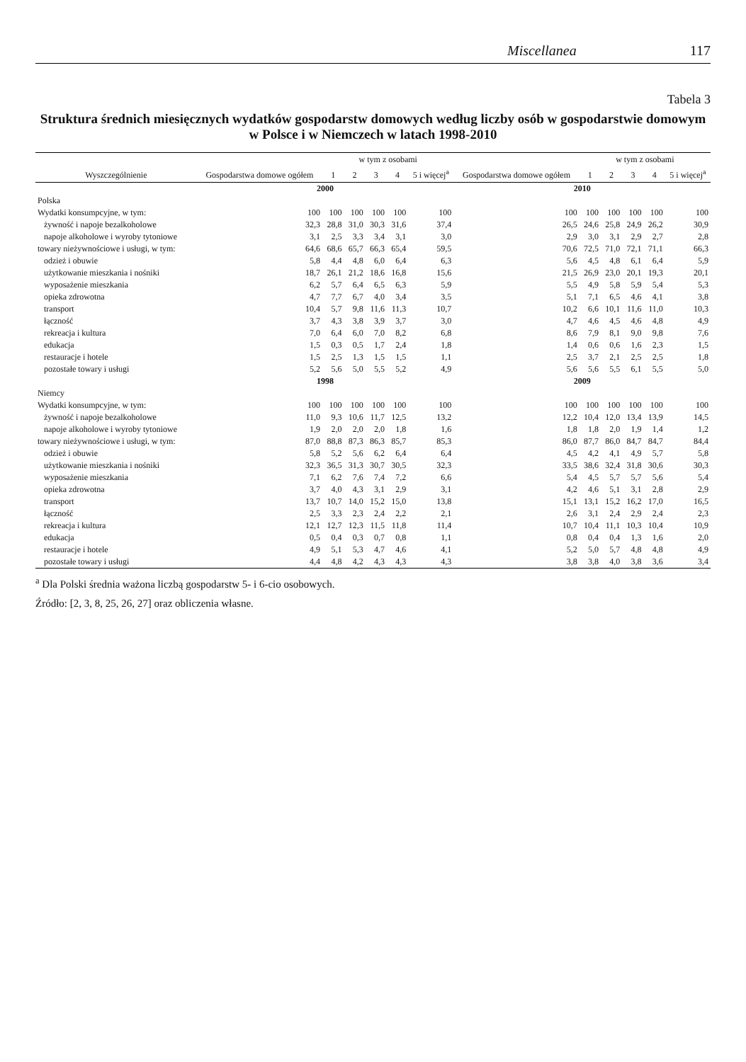Miscellanea 117
Tabela 3
Struktura średnich miesięcznych wydatków gospodarstw domowych według liczby osób w gospodarstwie domowym
w Polsce i w Niemczech w latach 1998-2010
| Wyszczególnienie | Gospodarstwa domowe ogółem | w tym z osobami | | | | | Gospodarstwa domowe ogółem | w tym z osobami | | | | |
| --- | --- | --- | --- | --- | --- | --- | --- | --- | --- | --- | --- | --- |
| | | 1 | 2 | 3 | 4 | 5 i więcej<sup>a</sup> | | 1 | 2 | 3 | 4 | 5 i więcej<sup>a</sup> |
| | 2000 | | | | | | 2010 | | | | | |
| Polska | | | | | | | | | | | | |
| Wydatki konsumpcyjne, w tym: | 100 | 100 | 100 | 100 | 100 | 100 | 100 | 100 | 100 | 100 | 100 | 100 |
| żywność i napoje bezalkoholowe | 32,3 | 28,8 | 31,0 | 30,3 | 31,6 | 37,4 | 26,5 | 24,6 | 25,8 | 24,9 | 26,2 | 30,9 |
| napoje alkoholowe i wyroby tytoniowe | 3,1 | 2,5 | 3,3 | 3,4 | 3,1 | 3,0 | 2,9 | 3,0 | 3,1 | 2,9 | 2,7 | 2,8 |
| towary nieżywnościowe i usługi, w tym: | 64,6 | 68,6 | 65,7 | 66,3 | 65,4 | 59,5 | 70,6 | 72,5 | 71,0 | 72,1 | 71,1 | 66,3 |
| odzież i obuwie | 5,8 | 4,4 | 4,8 | 6,0 | 6,4 | 6,3 | 5,6 | 4,5 | 4,8 | 6,1 | 6,4 | 5,9 |
| użytkowanie mieszkania i nośniki | 18,7 | 26,1 | 21,2 | 18,6 | 16,8 | 15,6 | 21,5 | 26,9 | 23,0 | 20,1 | 19,3 | 20,1 |
| wyposażenie mieszkania | 6,2 | 5,7 | 6,4 | 6,5 | 6,3 | 5,9 | 5,5 | 4,9 | 5,8 | 5,9 | 5,4 | 5,3 |
| opieka zdrowotna | 4,7 | 7,7 | 6,7 | 4,0 | 3,4 | 3,5 | 5,1 | 7,1 | 6,5 | 4,6 | 4,1 | 3,8 |
| transport | 10,4 | 5,7 | 9,8 | 11,6 | 11,3 | 10,7 | 10,2 | 6,6 | 10,1 | 11,6 | 11,0 | 10,3 |
| łączność | 3,7 | 4,3 | 3,8 | 3,9 | 3,7 | 3,0 | 4,7 | 4,6 | 4,5 | 4,6 | 4,8 | 4,9 |
| rekreacja i kultura | 7,0 | 6,4 | 6,0 | 7,0 | 8,2 | 6,8 | 8,6 | 7,9 | 8,1 | 9,0 | 9,8 | 7,6 |
| edukacja | 1,5 | 0,3 | 0,5 | 1,7 | 2,4 | 1,8 | 1,4 | 0,6 | 0,6 | 1,6 | 2,3 | 1,5 |
| restauracje i hotele | 1,5 | 2,5 | 1,3 | 1,5 | 1,5 | 1,1 | 2,5 | 3,7 | 2,1 | 2,5 | 2,5 | 1,8 |
| pozostałe towary i usługi | 5,2 | 5,6 | 5,0 | 5,5 | 5,2 | 4,9 | 5,6 | 5,6 | 5,5 | 6,1 | 5,5 | 5,0 |
| | 1998 | | | | | | 2009 | | | | | |
| Niemcy | | | | | | | | | | | | |
| Wydatki konsumpcyjne, w tym: | 100 | 100 | 100 | 100 | 100 | 100 | 100 | 100 | 100 | 100 | 100 | 100 |
| żywność i napoje bezalkoholowe | 11,0 | 9,3 | 10,6 | 11,7 | 12,5 | 13,2 | 12,2 | 10,4 | 12,0 | 13,4 | 13,9 | 14,5 |
| napoje alkoholowe i wyroby tytoniowe | 1,9 | 2,0 | 2,0 | 2,0 | 1,8 | 1,6 | 1,8 | 1,8 | 2,0 | 1,9 | 1,4 | 1,2 |
| towary nieżywnościowe i usługi, w tym: | 87,0 | 88,8 | 87,3 | 86,3 | 85,7 | 85,3 | 86,0 | 87,7 | 86,0 | 84,7 | 84,7 | 84,4 |
| odzież i obuwie | 5,8 | 5,2 | 5,6 | 6,2 | 6,4 | 6,4 | 4,5 | 4,2 | 4,1 | 4,9 | 5,7 | 5,8 |
| użytkowanie mieszkania i nośniki | 32,3 | 36,5 | 31,3 | 30,7 | 30,5 | 32,3 | 33,5 | 38,6 | 32,4 | 31,8 | 30,6 | 30,3 |
| wyposażenie mieszkania | 7,1 | 6,2 | 7,6 | 7,4 | 7,2 | 6,6 | 5,4 | 4,5 | 5,7 | 5,7 | 5,6 | 5,4 |
| opieka zdrowotna | 3,7 | 4,0 | 4,3 | 3,1 | 2,9 | 3,1 | 4,2 | 4,6 | 5,1 | 3,1 | 2,8 | 2,9 |
| transport | 13,7 | 10,7 | 14,0 | 15,2 | 15,0 | 13,8 | 15,1 | 13,1 | 15,2 | 16,2 | 17,0 | 16,5 |
| łączność | 2,5 | 3,3 | 2,3 | 2,4 | 2,2 | 2,1 | 2,6 | 3,1 | 2,4 | 2,9 | 2,4 | 2,3 |
| rekreacja i kultura | 12,1 | 12,7 | 12,3 | 11,5 | 11,8 | 11,4 | 10,7 | 10,4 | 11,1 | 10,3 | 10,4 | 10,9 |
| edukacja | 0,5 | 0,4 | 0,3 | 0,7 | 0,8 | 1,1 | 0,8 | 0,4 | 0,4 | 1,3 | 1,6 | 2,0 |
| restauracje i hotele | 4,9 | 5,1 | 5,3 | 4,7 | 4,6 | 4,1 | 5,2 | 5,0 | 5,7 | 4,8 | 4,8 | 4,9 |
| pozostałe towary i usługi | 4,4 | 4,8 | 4,2 | 4,3 | 4,3 | 4,3 | 3,8 | 3,8 | 4,0 | 3,8 | 3,6 | 3,4 |
<sup>a</sup> Dla Polski średnia ważona liczbą gospodarstw 5- i 6-cio osobowych.
Źródło: [2, 3, 8, 25, 26, 27] oraz obliczenia własne.